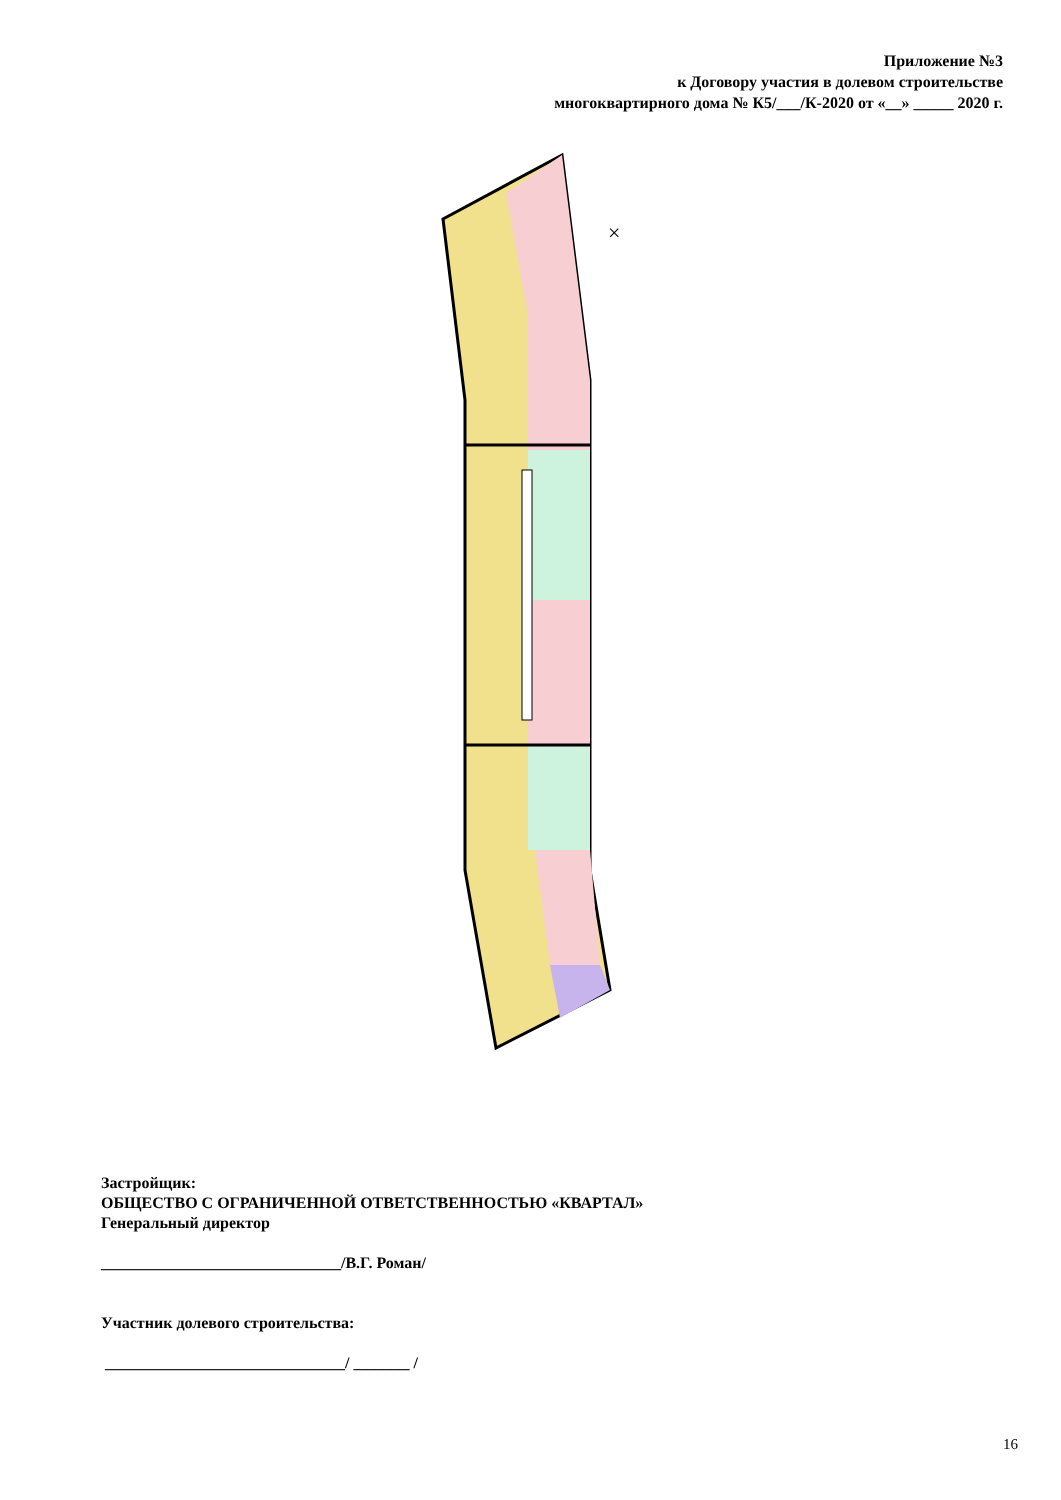Приложение №3
к Договору участия в долевом строительстве
многоквартирного дома № К5/___/К-2020 от «__» _____ 2020 г.
×
Застройщик:
ОБЩЕСТВО С ОГРАНИЧЕННОЙ ОТВЕТСТВЕННОСТЬЮ «КВАРТАЛ»
Генеральный директор
______________________________/В.Г. Роман/
Участник долевого строительства:
______________________________/ _______ /
16